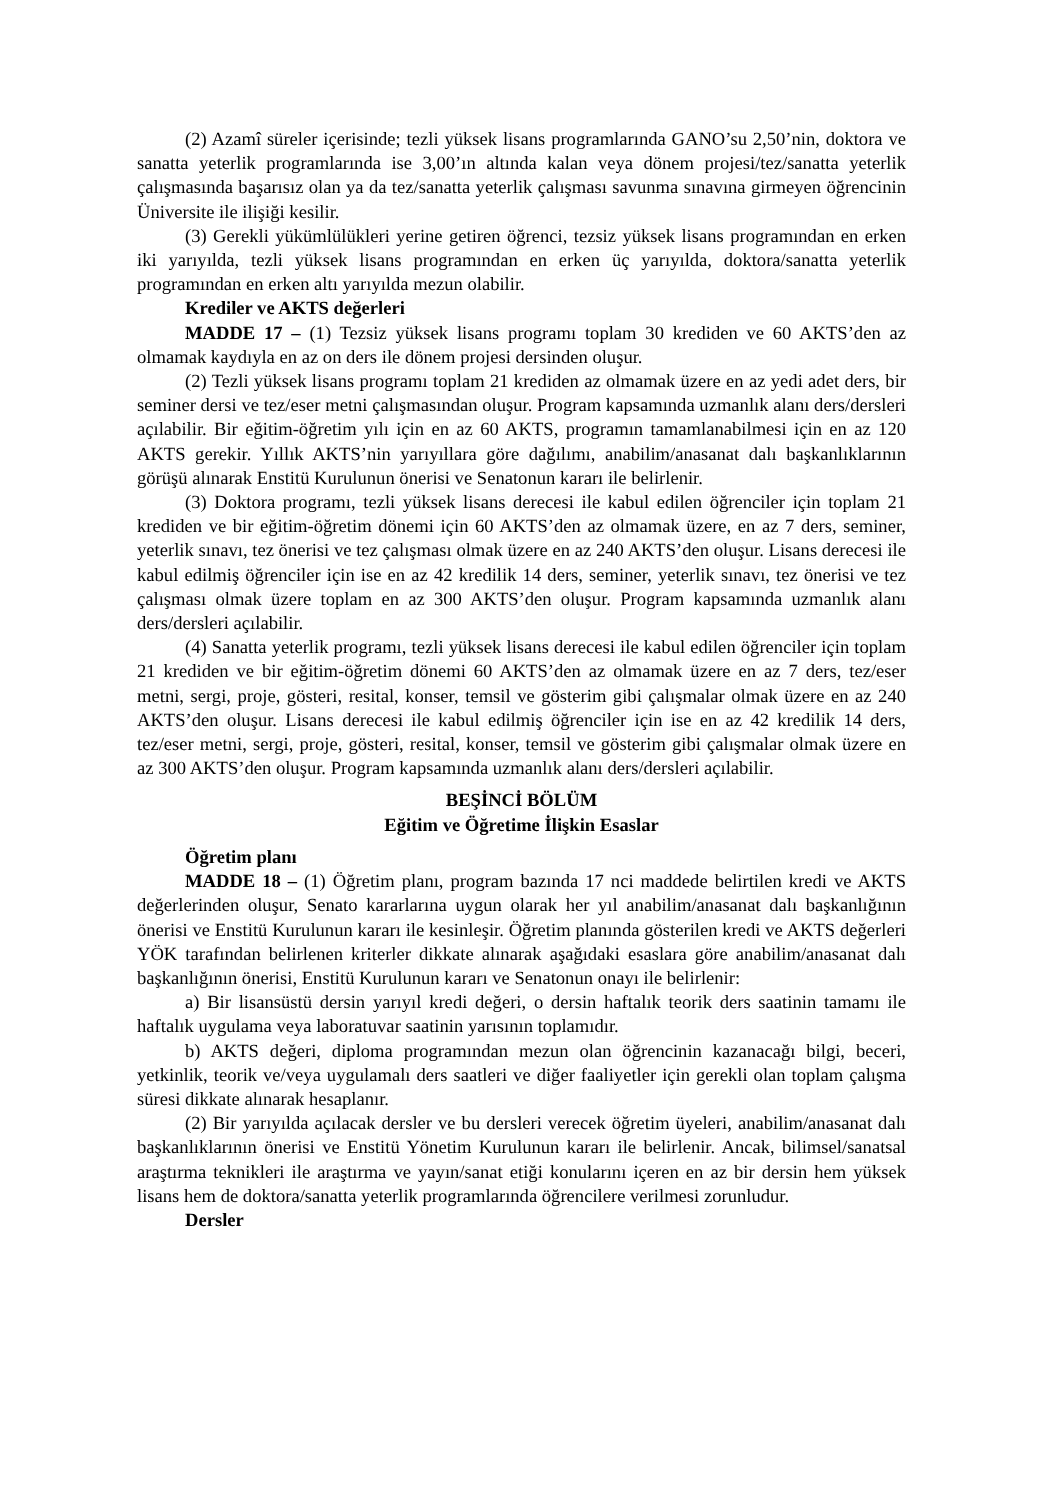(2) Azamî süreler içerisinde; tezli yüksek lisans programlarında GANO’su 2,50’nin, doktora ve sanatta yeterlik programlarında ise 3,00’ın altında kalan veya dönem projesi/tez/sanatta yeterlik çalışmasında başarısız olan ya da tez/sanatta yeterlik çalışması savunma sınavına girmeyen öğrencinin Üniversite ile ilişiği kesilir.
(3) Gerekli yükümlülükleri yerine getiren öğrenci, tezsiz yüksek lisans programından en erken iki yarıyılda, tezli yüksek lisans programından en erken üç yarıyılda, doktora/sanatta yeterlik programından en erken altı yarıyılda mezun olabilir.
Krediler ve AKTS değerleri
MADDE 17 – (1) Tezsiz yüksek lisans programı toplam 30 krediden ve 60 AKTS’den az olmamak kaydıyla en az on ders ile dönem projesi dersinden oluşur.
(2) Tezli yüksek lisans programı toplam 21 krediden az olmamak üzere en az yedi adet ders, bir seminer dersi ve tez/eser metni çalışmasından oluşur. Program kapsamında uzmanlık alanı ders/dersleri açılabilir. Bir eğitim-öğretim yılı için en az 60 AKTS, programın tamamlanabilmesi için en az 120 AKTS gerekir. Yıllık AKTS’nin yarıyıllara göre dağılımı, anabilim/anasanat dalı başkanlıklarının görüşü alınarak Enstitü Kurulunun önerisi ve Senatonun kararı ile belirlenir.
(3) Doktora programı, tezli yüksek lisans derecesi ile kabul edilen öğrenciler için toplam 21 krediden ve bir eğitim-öğretim dönemi için 60 AKTS’den az olmamak üzere, en az 7 ders, seminer, yeterlik sınavı, tez önerisi ve tez çalışması olmak üzere en az 240 AKTS’den oluşur. Lisans derecesi ile kabul edilmiş öğrenciler için ise en az 42 kredilik 14 ders, seminer, yeterlik sınavı, tez önerisi ve tez çalışması olmak üzere toplam en az 300 AKTS’den oluşur. Program kapsamında uzmanlık alanı ders/dersleri açılabilir.
(4) Sanatta yeterlik programı, tezli yüksek lisans derecesi ile kabul edilen öğrenciler için toplam 21 krediden ve bir eğitim-öğretim dönemi 60 AKTS’den az olmamak üzere en az 7 ders, tez/eser metni, sergi, proje, gösteri, resital, konser, temsil ve gösterim gibi çalışmalar olmak üzere en az 240 AKTS’den oluşur. Lisans derecesi ile kabul edilmiş öğrenciler için ise en az 42 kredilik 14 ders, tez/eser metni, sergi, proje, gösteri, resital, konser, temsil ve gösterim gibi çalışmalar olmak üzere en az 300 AKTS’den oluşur. Program kapsamında uzmanlık alanı ders/dersleri açılabilir.
BEŞİNCİ BÖLÜM
Eğitim ve Öğretime İlişkin Esaslar
Öğretim planı
MADDE 18 – (1) Öğretim planı, program bazında 17 nci maddede belirtilen kredi ve AKTS değerlerinden oluşur, Senato kararlarına uygun olarak her yıl anabilim/anasanat dalı başkanlığının önerisi ve Enstitü Kurulunun kararı ile kesinleşir. Öğretim planında gösterilen kredi ve AKTS değerleri YÖK tarafından belirlenen kriterler dikkate alınarak aşağıdaki esaslara göre anabilim/anasanat dalı başkanlığının önerisi, Enstitü Kurulunun kararı ve Senatonun onayı ile belirlenir:
a) Bir lisansüstü dersin yarıyıl kredi değeri, o dersin haftalık teorik ders saatinin tamamı ile haftalık uygulama veya laboratuvar saatinin yarısının toplamıdır.
b) AKTS değeri, diploma programından mezun olan öğrencinin kazanacağı bilgi, beceri, yetkinlik, teorik ve/veya uygulamalı ders saatleri ve diğer faaliyetler için gerekli olan toplam çalışma süresi dikkate alınarak hesaplanır.
(2) Bir yarıyılda açılacak dersler ve bu dersleri verecek öğretim üyeleri, anabilim/anasanat dalı başkanlıklarının önerisi ve Enstitü Yönetim Kurulunun kararı ile belirlenir. Ancak, bilimsel/sanatsal araştırma teknikleri ile araştırma ve yayın/sanat etiği konularını içeren en az bir dersin hem yüksek lisans hem de doktora/sanatta yeterlik programlarında öğrencilere verilmesi zorunludur.
Dersler